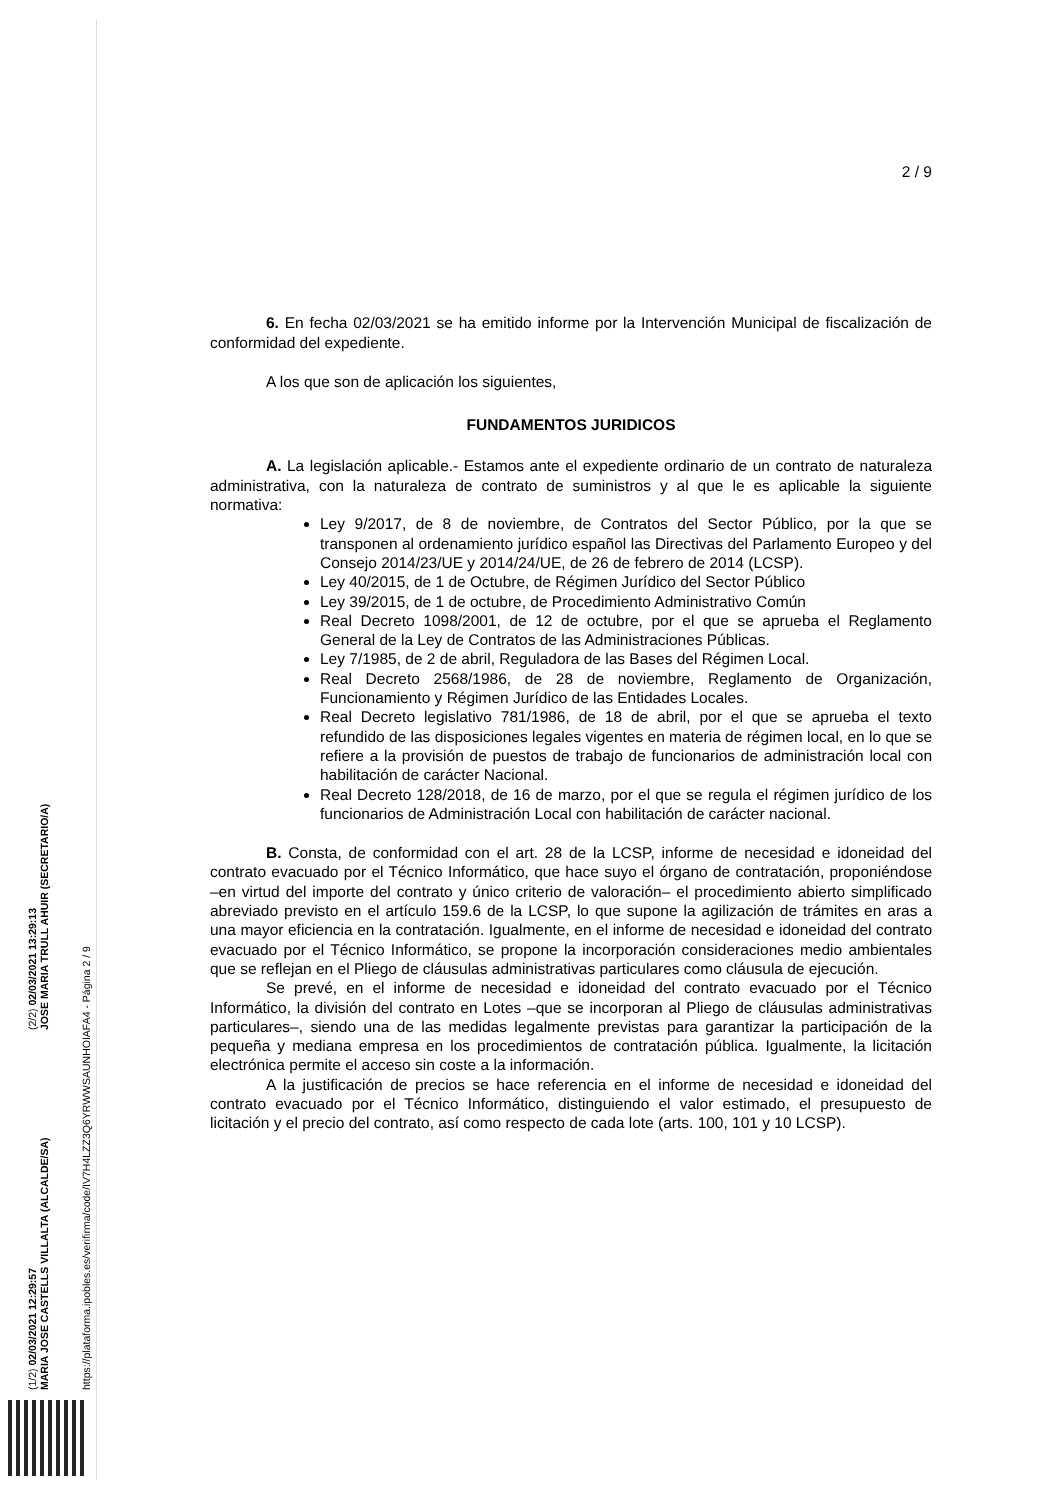(1/2) 02/03/2021 12:29:57
MARIA JOSE CASTELLS VILLALTA (ALCALDE/SA)
(2/2) 02/03/2021 13:29:13
JOSE MARIA TRULL AHUIR (SECRETARIO/A)
https://plataforma.ipobles.es/verifirma/code/IV7H4LZZ3Q6YRWWSAUNHOIAFA4 - Página 2 / 9
2 / 9
6. En fecha 02/03/2021 se ha emitido informe por la Intervención Municipal de fiscalización de conformidad del expediente.
A los que son de aplicación los siguientes,
FUNDAMENTOS JURIDICOS
A. La legislación aplicable.- Estamos ante el expediente ordinario de un contrato de naturaleza administrativa, con la naturaleza de contrato de suministros y al que le es aplicable la siguiente normativa:
Ley 9/2017, de 8 de noviembre, de Contratos del Sector Público, por la que se transponen al ordenamiento jurídico español las Directivas del Parlamento Europeo y del Consejo 2014/23/UE y 2014/24/UE, de 26 de febrero de 2014 (LCSP).
Ley 40/2015, de 1 de Octubre, de Régimen Jurídico del Sector Público
Ley 39/2015, de 1 de octubre, de Procedimiento Administrativo Común
Real Decreto 1098/2001, de 12 de octubre, por el que se aprueba el Reglamento General de la Ley de Contratos de las Administraciones Públicas.
Ley 7/1985, de 2 de abril, Reguladora de las Bases del Régimen Local.
Real Decreto 2568/1986, de 28 de noviembre, Reglamento de Organización, Funcionamiento y Régimen Jurídico de las Entidades Locales.
Real Decreto legislativo 781/1986, de 18 de abril, por el que se aprueba el texto refundido de las disposiciones legales vigentes en materia de régimen local, en lo que se refiere a la provisión de puestos de trabajo de funcionarios de administración local con habilitación de carácter Nacional.
Real Decreto 128/2018, de 16 de marzo, por el que se regula el régimen jurídico de los funcionarios de Administración Local con habilitación de carácter nacional.
B. Consta, de conformidad con el art. 28 de la LCSP, informe de necesidad e idoneidad del contrato evacuado por el Técnico Informático, que hace suyo el órgano de contratación, proponiéndose –en virtud del importe del contrato y único criterio de valoración– el procedimiento abierto simplificado abreviado previsto en el artículo 159.6 de la LCSP, lo que supone la agilización de trámites en aras a una mayor eficiencia en la contratación. Igualmente, en el informe de necesidad e idoneidad del contrato evacuado por el Técnico Informático, se propone la incorporación consideraciones medio ambientales que se reflejan en el Pliego de cláusulas administrativas particulares como cláusula de ejecución.
Se prevé, en el informe de necesidad e idoneidad del contrato evacuado por el Técnico Informático, la división del contrato en Lotes –que se incorporan al Pliego de cláusulas administrativas particulares–, siendo una de las medidas legalmente previstas para garantizar la participación de la pequeña y mediana empresa en los procedimientos de contratación pública. Igualmente, la licitación electrónica permite el acceso sin coste a la información.
A la justificación de precios se hace referencia en el informe de necesidad e idoneidad del contrato evacuado por el Técnico Informático, distinguiendo el valor estimado, el presupuesto de licitación y el precio del contrato, así como respecto de cada lote (arts. 100, 101 y 10 LCSP).